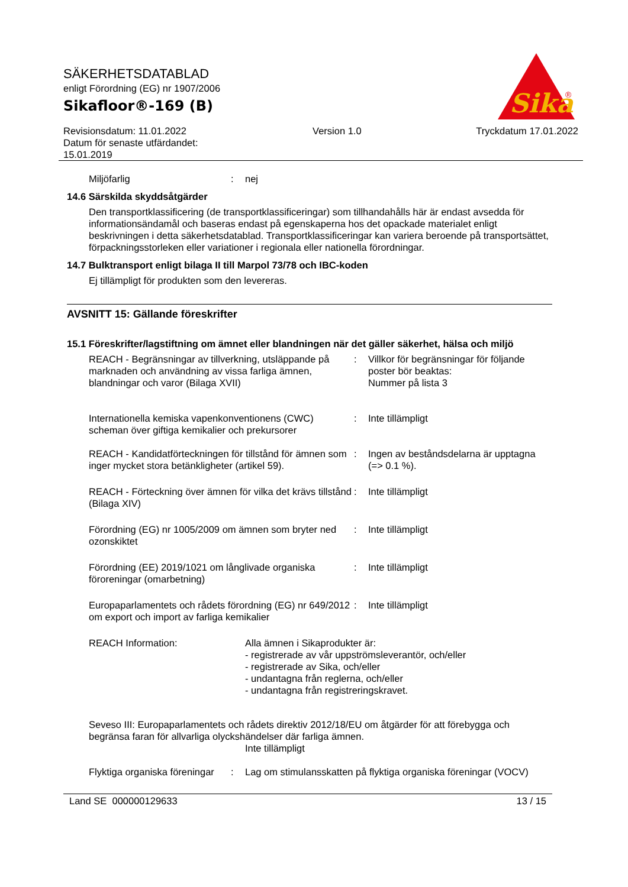SÄKERHETSDATABLAD
enligt Förordning (EG) nr 1907/2006
Sikafloor®-169 (B)
Revisionsdatum: 11.01.2022
Datum för senaste utfärdandet:
15.01.2019
Version 1.0 Tryckdatum 17.01.2022
Sika
®
Miljöfarlig : nej
14.6 Särskilda skyddsåtgärder
Den transportklassificering (de transportklassificeringar) som tillhandahålls här är endast avsedda för informationsändamål och baseras endast på egenskaperna hos det opackade materialet enligt beskrivningen i detta säkerhetsdatablad. Transportklassificeringar kan variera beroende på transportsättet, förpackningsstorleken eller variationer i regionala eller nationella förordningar.
14.7 Bulktransport enligt bilaga II till Marpol 73/78 och IBC-koden
Ej tillämpligt för produkten som den levereras.
AVSNITT 15: Gällande föreskrifter
15.1 Föreskrifter/lagstiftning om ämnet eller blandningen när det gäller säkerhet, hälsa och miljö
REACH - Begränsningar av tillverkning, utsläppande på marknaden och användning av vissa farliga ämnen, blandningar och varor (Bilaga XVII)
: Villkor för begränsningar för följande poster bör beaktas:
Nummer på lista 3
Internationella kemiska vapenkonventionens (CWC) scheman över giftiga kemikalier och prekursorer
: Inte tillämpligt
REACH - Kandidatförteckningen för tillstånd för ämnen som inger mycket stora betänkligheter (artikel 59).
: Ingen av beståndsdelarna är upptagna (=> 0.1 %).
REACH - Förteckning över ämnen för vilka det krävs tillstånd (Bilaga XIV)
: Inte tillämpligt
Förordning (EG) nr 1005/2009 om ämnen som bryter ned ozonskiktet
: Inte tillämpligt
Förordning (EE) 2019/1021 om långlivade organiska föroreningar (omarbetning)
: Inte tillämpligt
Europaparlamentets och rådets förordning (EG) nr 649/2012 om export och import av farliga kemikalier
: Inte tillämpligt
REACH Information: Alla ämnen i Sikaprodukter är:
- registrerade av vår uppströmsleverantör, och/eller
- registrerade av Sika, och/eller
- undantagna från reglerna, och/eller
- undantagna från registreringskravet.
Seveso III: Europaparlamentets och rådets direktiv 2012/18/EU om åtgärder för att förebygga och begränsa faran för allvarliga olyckshändelser där farliga ämnen.
Inte tillämpligt
Flyktiga organiska föreningar
: Lag om stimulansskatten på flyktiga organiska föreningar (VOCV)
Land SE 000000129633 13 / 15